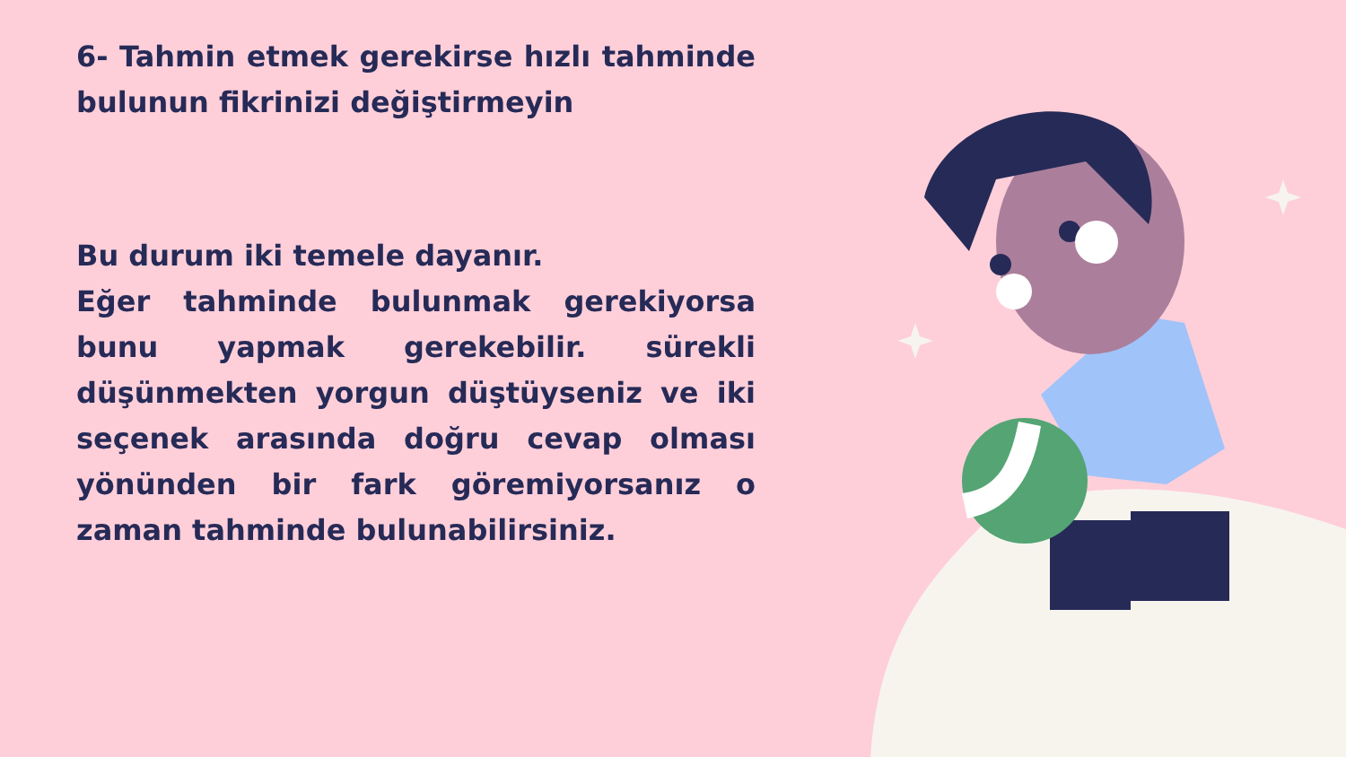6- Tahmin etmek gerekirse hızlı tahminde bulunun fikrinizi değiştirmeyin
Bu durum iki temele dayanır.
Eğer tahminde bulunmak gerekiyorsa bunu yapmak gerekebilir. sürekli düşünmekten yorgun düştüyseniz ve iki seçenek arasında doğru cevap olması yönünden bir fark göremiyorsanız o zaman tahminde bulunabilirsiniz.